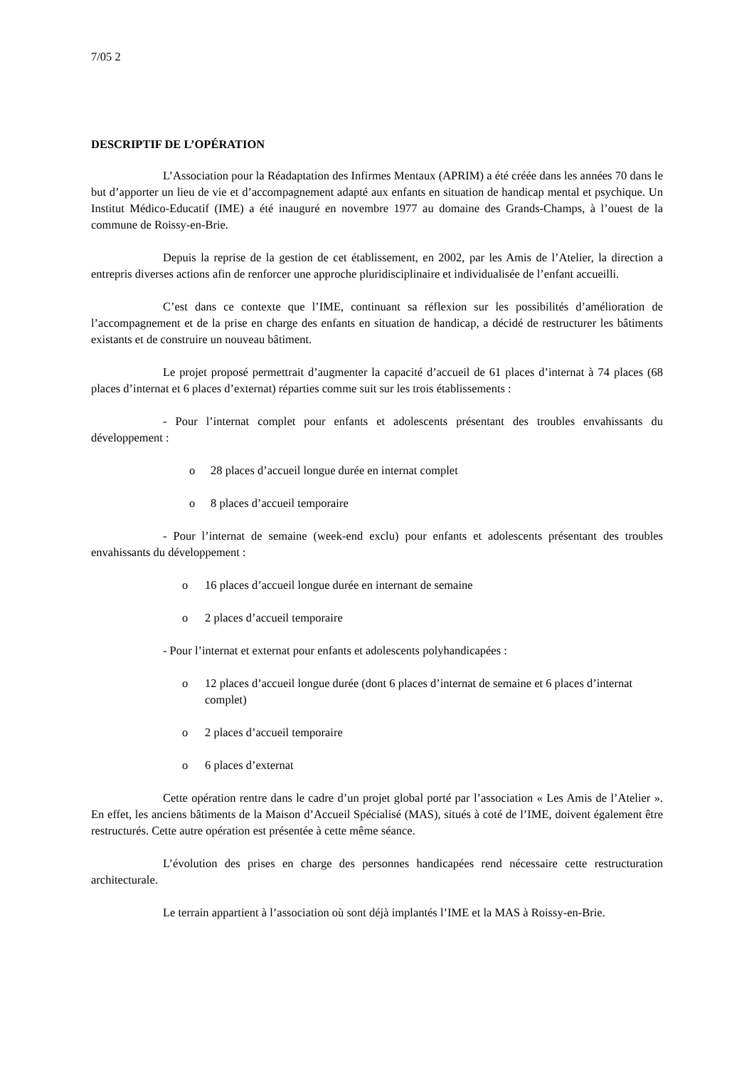7/05 2
DESCRIPTIF DE L’OPÉRATION
L’Association pour la Réadaptation des Infirmes Mentaux (APRIM) a été créée dans les années 70 dans le but d’apporter un lieu de vie et d’accompagnement adapté aux enfants en situation de handicap mental et psychique. Un Institut Médico-Educatif (IME) a été inauguré en novembre 1977 au domaine des Grands-Champs, à l’ouest de la commune de Roissy-en-Brie.
Depuis la reprise de la gestion de cet établissement, en 2002, par les Amis de l’Atelier, la direction a entrepris diverses actions afin de renforcer une approche pluridisciplinaire et individualisée de l’enfant accueilli.
C’est dans ce contexte que l’IME, continuant sa réflexion sur les possibilités d’amélioration de l’accompagnement et de la prise en charge des enfants en situation de handicap, a décidé de restructurer les bâtiments existants et de construire un nouveau bâtiment.
Le projet proposé permettrait d’augmenter la capacité d’accueil de 61 places d’internat à 74 places (68 places d’internat et 6 places d’externat) réparties comme suit sur les trois établissements :
- Pour l’internat complet pour enfants et adolescents présentant des troubles envahissants du développement :
o 28 places d’accueil longue durée en internat complet
o 8 places d’accueil temporaire
- Pour l’internat de semaine (week-end exclu) pour enfants et adolescents présentant des troubles envahissants du développement :
o 16 places d’accueil longue durée en internant de semaine
o 2 places d’accueil temporaire
- Pour l’internat et externat pour enfants et adolescents polyhandicapées :
o 12 places d’accueil longue durée (dont 6 places d’internat de semaine et 6 places d’internat complet)
o 2 places d’accueil temporaire
o 6 places d’externat
Cette opération rentre dans le cadre d’un projet global porté par l’association « Les Amis de l’Atelier ». En effet, les anciens bâtiments de la Maison d’Accueil Spécialisé (MAS), situés à coté de l’IME, doivent également être restructurés. Cette autre opération est présentée à cette même séance.
L’évolution des prises en charge des personnes handicapées rend nécessaire cette restructuration architecturale.
Le terrain appartient à l’association où sont déjà implantés l’IME et la MAS à Roissy-en-Brie.